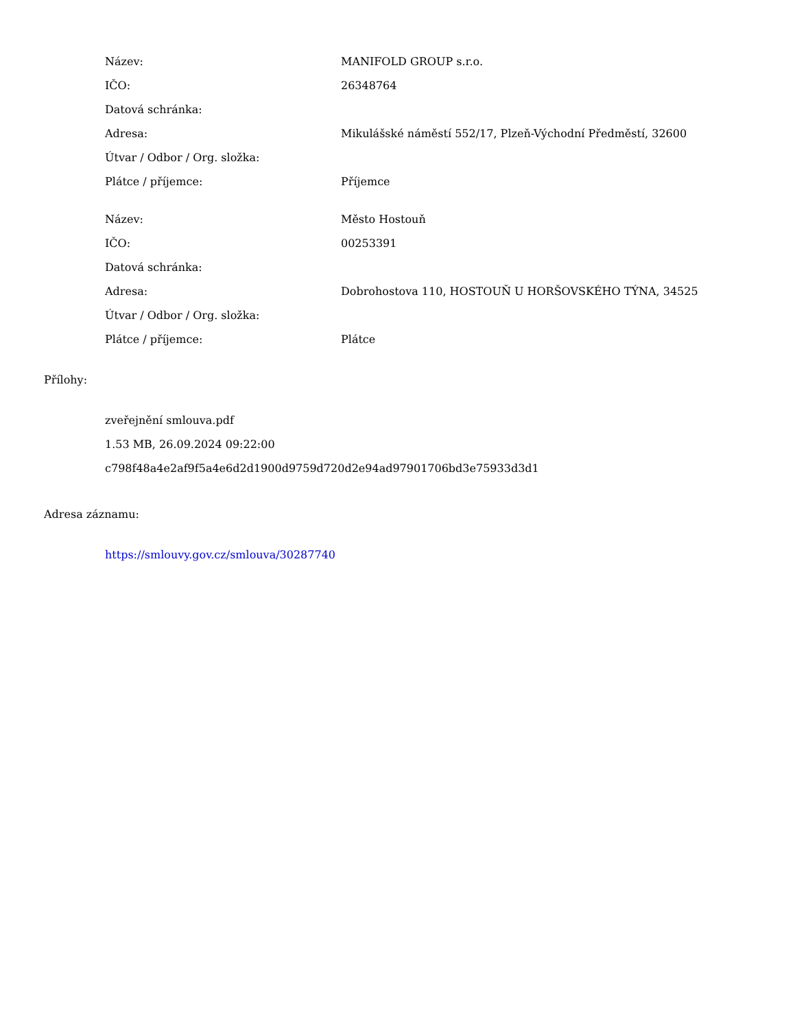| Název: | MANIFOLD GROUP s.r.o. |
| IČO: | 26348764 |
| Datová schránka: | |
| Adresa: | Mikulášské náměstí 552/17, Plzeň-Východní Předměstí, 32600 |
| Útvar / Odbor / Org. složka: | |
| Plátce / příjemce: | Příjemce |
| Název: | Město Hostouň |
| IČO: | 00253391 |
| Datová schránka: | |
| Adresa: | Dobrohostova 110, HOSTOUŇ U HORŠOVSKÉHO TÝNA, 34525 |
| Útvar / Odbor / Org. složka: | |
| Plátce / příjemce: | Plátce |
Přílohy:
zveřejnění smlouva.pdf
1.53 MB, 26.09.2024 09:22:00
c798f48a4e2af9f5a4e6d2d1900d9759d720d2e94ad97901706bd3e75933d3d1
Adresa záznamu:
https://smlouvy.gov.cz/smlouva/30287740